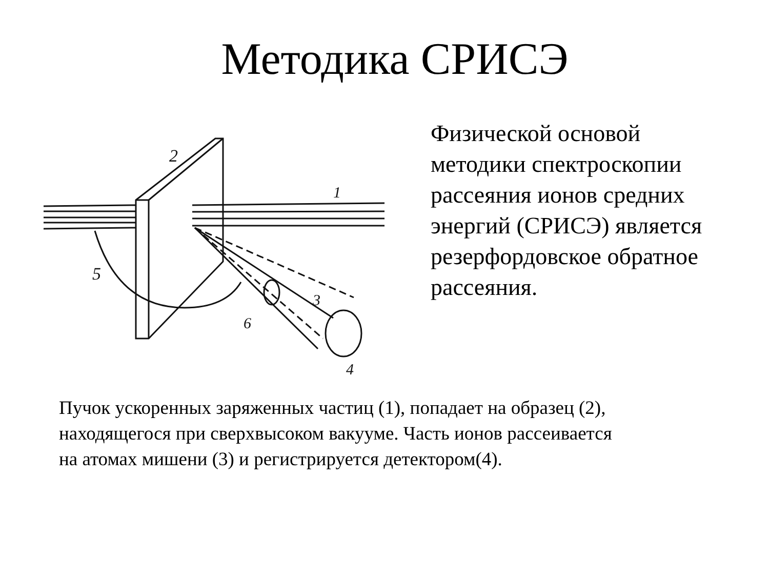Методика СРИСЭ
2
1
5
3
6
4
Физической основой
методики спектроскопии
рассеяния ионов средних
энергий (СРИСЭ) является
резерфордовское обратное
рассеяния.
Пучок ускоренных заряженных частиц (1), попадает на образец (2),
находящегося при сверхвысоком вакууме. Часть ионов рассеивается
на атомах мишени (3) и регистрируется детектором(4).